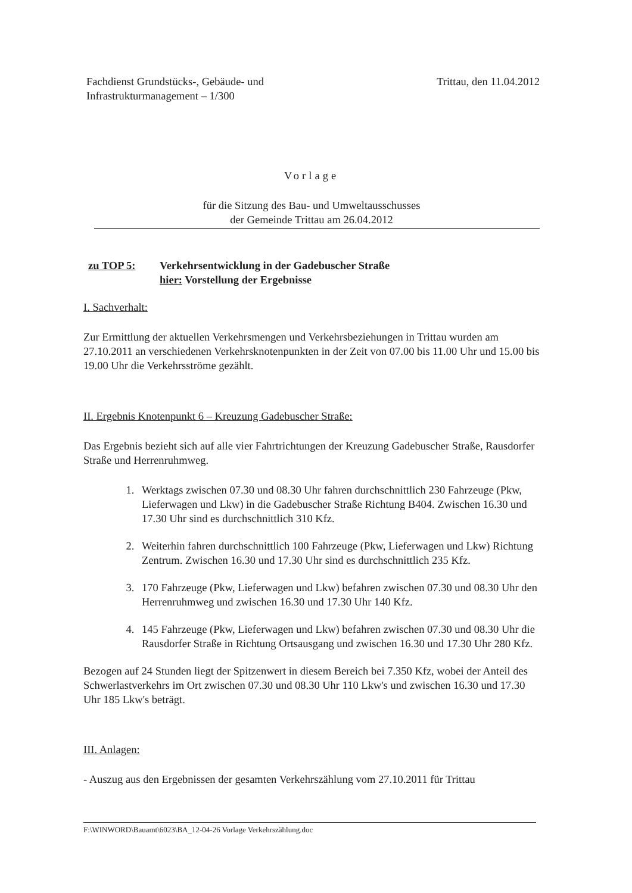Fachdienst Grundstücks-, Gebäude- und
Infrastrukturmanagement – 1/300
Trittau, den 11.04.2012
Vorlage
für die Sitzung des Bau- und Umweltausschusses
der Gemeinde Trittau am 26.04.2012
zu TOP 5: Verkehrsentwicklung in der Gadebuscher Straße
hier: Vorstellung der Ergebnisse
I. Sachverhalt:
Zur Ermittlung der aktuellen Verkehrsmengen und Verkehrsbeziehungen in Trittau wurden am 27.10.2011 an verschiedenen Verkehrsknotenpunkten in der Zeit von 07.00 bis 11.00 Uhr und 15.00 bis 19.00 Uhr die Verkehrsströme gezählt.
II. Ergebnis Knotenpunkt 6 – Kreuzung Gadebuscher Straße:
Das Ergebnis bezieht sich auf alle vier Fahrtrichtungen der Kreuzung Gadebuscher Straße, Rausdorfer Straße und Herrenruhmweg.
1. Werktags zwischen 07.30 und 08.30 Uhr fahren durchschnittlich 230 Fahrzeuge (Pkw, Lieferwagen und Lkw) in die Gadebuscher Straße Richtung B404. Zwischen 16.30 und 17.30 Uhr sind es durchschnittlich 310 Kfz.
2. Weiterhin fahren durchschnittlich 100 Fahrzeuge (Pkw, Lieferwagen und Lkw) Richtung Zentrum. Zwischen 16.30 und 17.30 Uhr sind es durchschnittlich 235 Kfz.
3. 170 Fahrzeuge (Pkw, Lieferwagen und Lkw) befahren zwischen 07.30 und 08.30 Uhr den Herrenruhmweg und zwischen 16.30 und 17.30 Uhr 140 Kfz.
4. 145 Fahrzeuge (Pkw, Lieferwagen und Lkw) befahren zwischen 07.30 und 08.30 Uhr die Rausdorfer Straße in Richtung Ortsausgang und zwischen 16.30 und 17.30 Uhr 280 Kfz.
Bezogen auf 24 Stunden liegt der Spitzenwert in diesem Bereich bei 7.350 Kfz, wobei der Anteil des Schwerlastverkehrs im Ort zwischen 07.30 und 08.30 Uhr 110 Lkw's und zwischen 16.30 und 17.30 Uhr 185 Lkw's beträgt.
III. Anlagen:
- Auszug aus den Ergebnissen der gesamten Verkehrszählung vom 27.10.2011 für Trittau
F:\WINWORD\Bauamt\6023\BA_12-04-26 Vorlage Verkehrszählung.doc